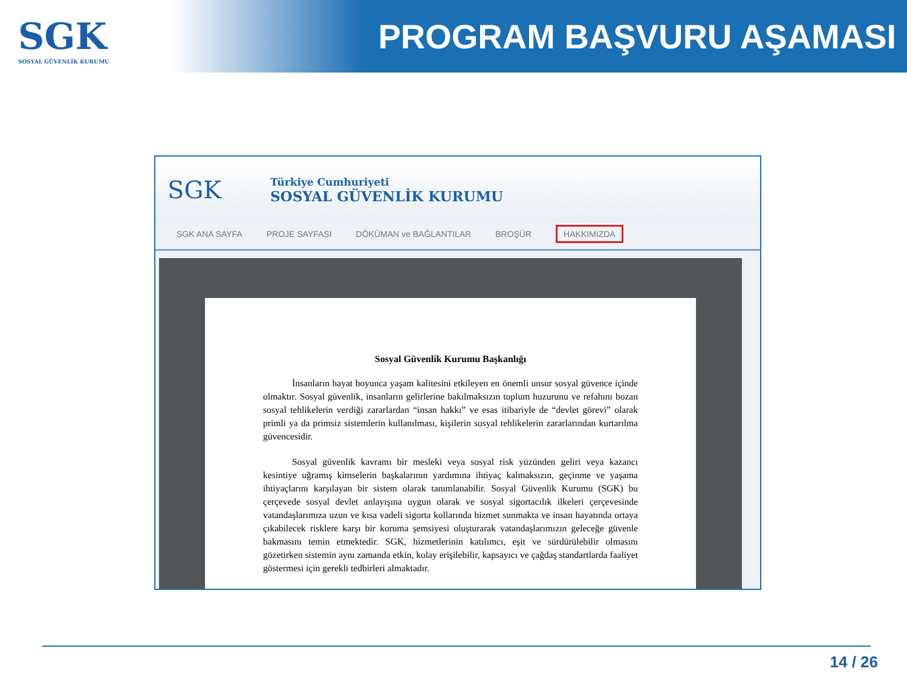SGK
SOSYAL GÜVENLİK KURUMU
PROGRAM BAŞVURU AŞAMASI
SGK
Türkiye Cumhuriyeti
SOSYAL GÜVENLİK KURUMU
SGK ANA SAYFA PROJE SAYFASI DÖKÜMAN ve BAĞLANTILAR BROŞÜR HAKKIMIZDA
Sosyal Güvenlik Kurumu Başkanlığı
İnsanların hayat boyunca yaşam kalitesini etkileyen en önemli unsur sosyal güvence içinde olmaktır. Sosyal güvenlik, insanların gelirlerine bakılmaksızın toplum huzurunu ve refahını bozan sosyal tehlikelerin verdiği zararlardan “insan hakkı” ve esas itibariyle de “devlet görevi” olarak primli ya da primsiz sistemlerin kullanılması, kişilerin sosyal tehlikelerin zararlarından kurtarılma güvencesidir.
Sosyal güvenlik kavramı bir mesleki veya sosyal risk yüzünden geliri veya kazancı kesintiye uğramış kimselerin başkalarının yardımına ihtiyaç kalmaksızın, geçinme ve yaşama ihtiyaçlarını karşılayan bir sistem olarak tanımlanabilir. Sosyal Güvenlik Kurumu (SGK) bu çerçevede sosyal devlet anlayışına uygun olarak ve sosyal sigortacılık ilkeleri çerçevesinde vatandaşlarımıza uzun ve kısa vadeli sigorta kollarında hizmet sunmakta ve insan hayatında ortaya çıkabilecek risklere karşı bir koruma şemsiyesi oluşturarak vatandaşlarımızın geleceğe güvenle bakmasını temin etmektedir. SGK, hizmetlerinin katılımcı, eşit ve sürdürülebilir olmasını gözetirken sistemin aynı zamanda etkin, kolay erişilebilir, kapsayıcı ve çağdaş standartlarda faaliyet göstermesi için gerekli tedbirleri almaktadır.
14 / 26